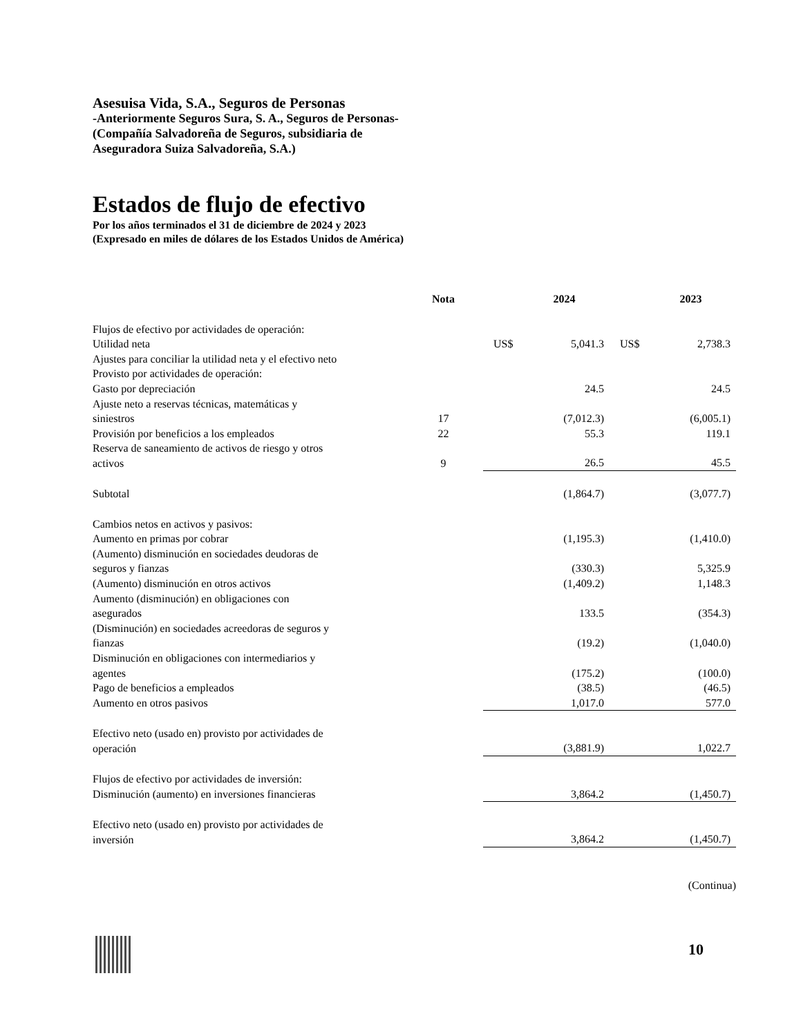Asesuisa Vida, S.A., Seguros de Personas
-Anteriormente Seguros Sura, S. A., Seguros de Personas-
(Compañía Salvadoreña de Seguros, subsidiaria de
Aseguradora Suiza Salvadoreña, S.A.)
Estados de flujo de efectivo
Por los años terminados el 31 de diciembre de 2024 y 2023
(Expresado en miles de dólares de los Estados Unidos de América)
| | Nota | | 2024 | | 2023 |
| --- | --- | --- | --- | --- | --- |
| Flujos de efectivo por actividades de operación: | | | | | |
| Utilidad neta | | US$ | 5,041.3 | US$ | 2,738.3 |
| Ajustes para conciliar la utilidad neta y el efectivo neto | | | | | |
| Provisto por actividades de operación: | | | | | |
| Gasto por depreciación | | | 24.5 | | 24.5 |
| Ajuste neto a reservas técnicas, matemáticas y siniestros | 17 | | (7,012.3) | | (6,005.1) |
| Provisión por beneficios a los empleados | 22 | | 55.3 | | 119.1 |
| Reserva de saneamiento de activos de riesgo y otros activos | 9 | | 26.5 | | 45.5 |
| Subtotal | | | (1,864.7) | | (3,077.7) |
| Cambios netos en activos y pasivos: | | | | | |
| Aumento en primas por cobrar | | | (1,195.3) | | (1,410.0) |
| (Aumento) disminución en sociedades deudoras de seguros y fianzas | | | (330.3) | | 5,325.9 |
| (Aumento) disminución en otros activos | | | (1,409.2) | | 1,148.3 |
| Aumento (disminución) en obligaciones con asegurados | | | 133.5 | | (354.3) |
| (Disminución) en sociedades acreedoras de seguros y fianzas | | | (19.2) | | (1,040.0) |
| Disminución en obligaciones con intermediarios y agentes | | | (175.2) | | (100.0) |
| Pago de beneficios a empleados | | | (38.5) | | (46.5) |
| Aumento en otros pasivos | | | 1,017.0 | | 577.0 |
| Efectivo neto (usado en) provisto por actividades de operación | | | (3,881.9) | | 1,022.7 |
| Flujos de efectivo por actividades de inversión: | | | | | |
| Disminución (aumento) en inversiones financieras | | | 3,864.2 | | (1,450.7) |
| Efectivo neto (usado en) provisto por actividades de inversión | | | 3,864.2 | | (1,450.7) |
| (Continua) | | | | | |
10